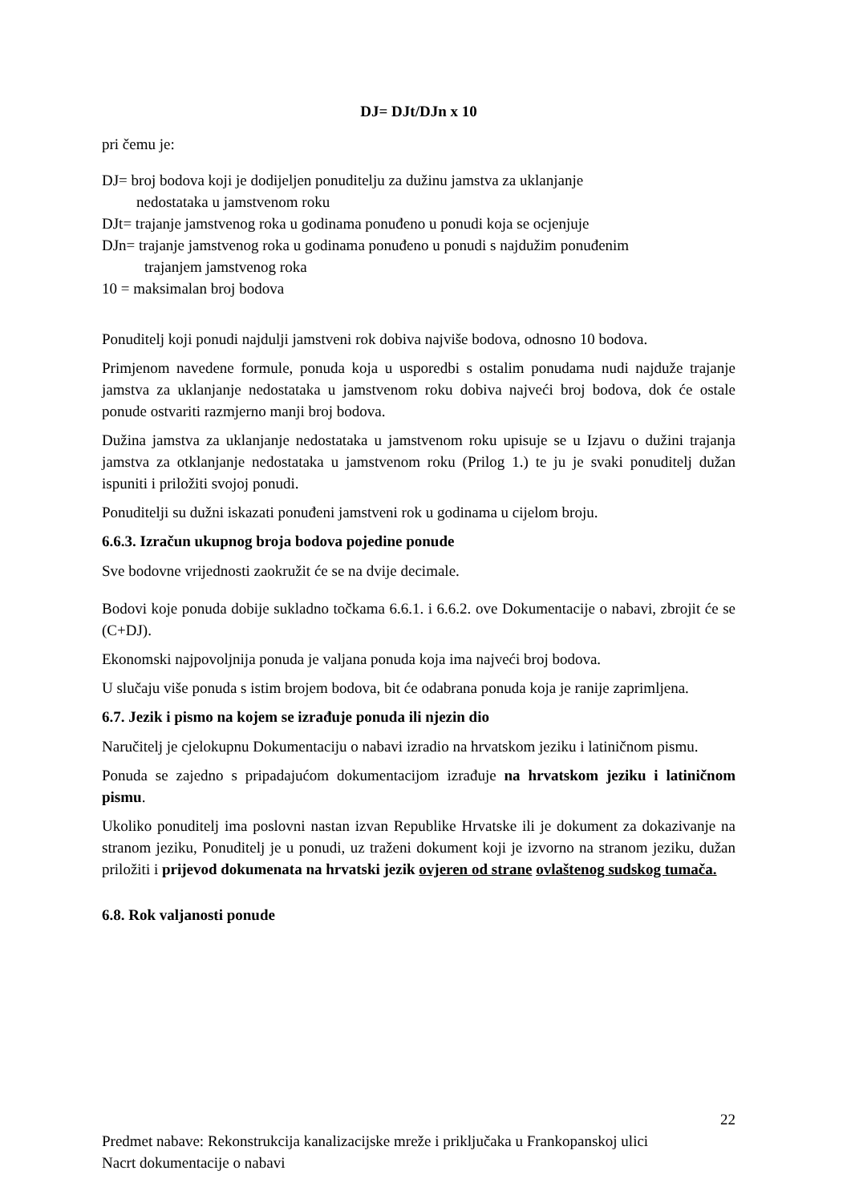DJ= DJt/DJn x 10
pri čemu je:
DJ= broj bodova koji je dodijeljen ponuditelju za dužinu jamstva za uklanjanje
nedostataka u jamstvenom roku
DJt= trajanje jamstvenog roka u godinama ponuđeno u ponudi koja se ocjenjuje
DJn= trajanje jamstvenog roka u godinama ponuđeno u ponudi s najdužim ponuđenim
trajanjem jamstvenog roka
10 = maksimalan broj bodova
Ponuditelj koji ponudi najdulji jamstveni rok dobiva najviše bodova, odnosno 10 bodova.
Primjenom navedene formule, ponuda koja u usporedbi s ostalim ponudama nudi najduže trajanje jamstva za uklanjanje nedostataka u jamstvenom roku dobiva najveći broj bodova, dok će ostale ponude ostvariti razmjerno manji broj bodova.
Dužina jamstva za uklanjanje nedostataka u jamstvenom roku upisuje se u Izjavu o dužini trajanja jamstva za otklanjanje nedostataka u jamstvenom roku (Prilog 1.) te ju je svaki ponuditelj dužan ispuniti i priložiti svojoj ponudi.
Ponuditelji su dužni iskazati ponuđeni jamstveni rok u godinama u cijelom broju.
6.6.3. Izračun ukupnog broja bodova pojedine ponude
Sve bodovne vrijednosti zaokružit će se na dvije decimale.
Bodovi koje ponuda dobije sukladno točkama 6.6.1. i 6.6.2. ove Dokumentacije o nabavi, zbrojit će se (C+DJ).
Ekonomski najpovoljnija ponuda je valjana ponuda koja ima najveći broj bodova.
U slučaju više ponuda s istim brojem bodova, bit će odabrana ponuda koja je ranije zaprimljena.
6.7. Jezik i pismo na kojem se izrađuje ponuda ili njezin dio
Naručitelj je cjelokupnu Dokumentaciju o nabavi izradio na hrvatskom jeziku i latiničnom pismu.
Ponuda se zajedno s pripadajućom dokumentacijom izrađuje na hrvatskom jeziku i latiničnom pismu.
Ukoliko ponuditelj ima poslovni nastan izvan Republike Hrvatske ili je dokument za dokazivanje na stranom jeziku, Ponuditelj je u ponudi, uz traženi dokument koji je izvorno na stranom jeziku, dužan priložiti i prijevod dokumenata na hrvatski jezik ovjeren od strane ovlaštenog sudskog tumača.
6.8. Rok valjanosti ponude
22
Predmet nabave: Rekonstrukcija kanalizacijske mreže i priključaka u Frankopanskoj ulici
Nacrt dokumentacije o nabavi